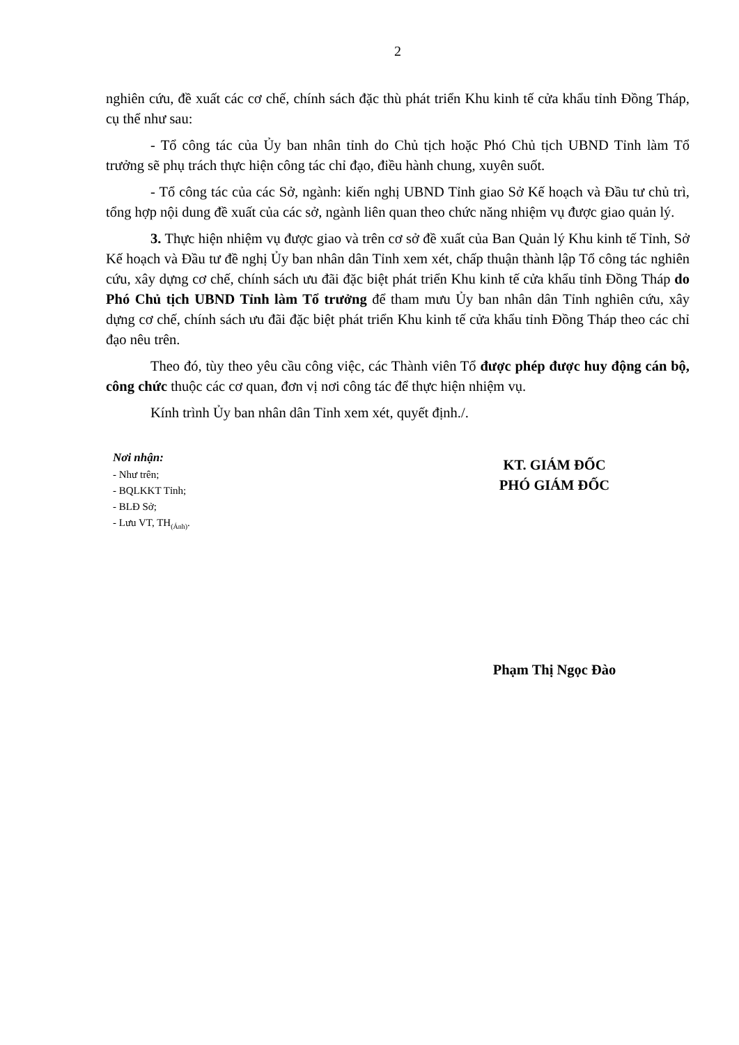2
nghiên cứu, đề xuất các cơ chế, chính sách đặc thù phát triển Khu kinh tế cửa khẩu tỉnh Đồng Tháp, cụ thể như sau:
- Tổ công tác của Ủy ban nhân tỉnh do Chủ tịch hoặc Phó Chủ tịch UBND Tỉnh làm Tổ trưởng sẽ phụ trách thực hiện công tác chỉ đạo, điều hành chung, xuyên suốt.
- Tổ công tác của các Sở, ngành: kiến nghị UBND Tỉnh giao Sở Kế hoạch và Đầu tư chủ trì, tổng hợp nội dung đề xuất của các sở, ngành liên quan theo chức năng nhiệm vụ được giao quản lý.
3. Thực hiện nhiệm vụ được giao và trên cơ sở đề xuất của Ban Quản lý Khu kinh tế Tỉnh, Sở Kế hoạch và Đầu tư đề nghị Ủy ban nhân dân Tỉnh xem xét, chấp thuận thành lập Tổ công tác nghiên cứu, xây dựng cơ chế, chính sách ưu đãi đặc biệt phát triển Khu kinh tế cửa khẩu tỉnh Đồng Tháp do Phó Chủ tịch UBND Tỉnh làm Tổ trưởng để tham mưu Ủy ban nhân dân Tỉnh nghiên cứu, xây dựng cơ chế, chính sách ưu đãi đặc biệt phát triển Khu kinh tế cửa khẩu tỉnh Đồng Tháp theo các chỉ đạo nêu trên.
Theo đó, tùy theo yêu cầu công việc, các Thành viên Tổ được phép được huy động cán bộ, công chức thuộc các cơ quan, đơn vị nơi công tác để thực hiện nhiệm vụ.
Kính trình Ủy ban nhân dân Tỉnh xem xét, quyết định./.
Nơi nhận:
- Như trên;
- BQLKKT Tỉnh;
- BLĐ Sở;
- Lưu VT, TH<sub>(Ánh)</sub>.
KT. GIÁM ĐỐC
PHÓ GIÁM ĐỐC
Phạm Thị Ngọc Đào